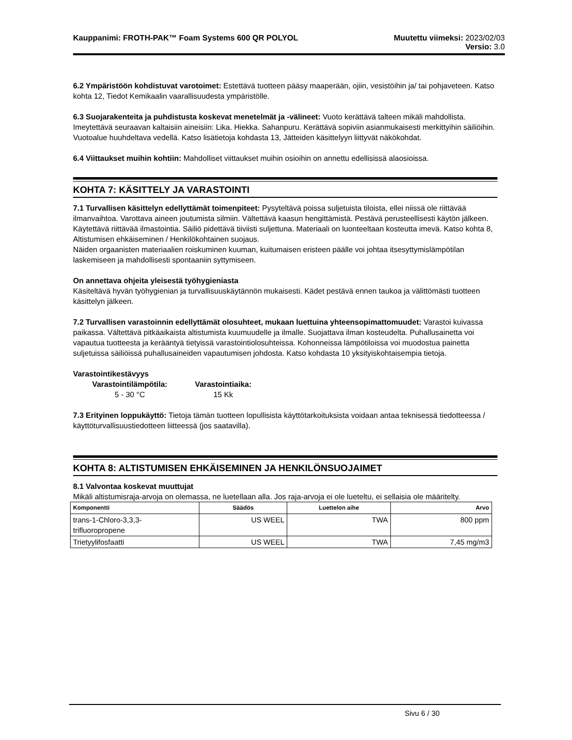Kauppanimi: FROTH-PAK™ Foam Systems 600 QR POLYOL Muutettu viimeksi: 2023/02/03
Versio: 3.0
6.2 Ympäristöön kohdistuvat varotoimet: Estettävä tuotteen pääsy maaperään, ojiin, vesistöihin ja/ tai pohjaveteen. Katso kohta 12, Tiedot Kemikaalin vaarallisuudesta ympäristölle.
6.3 Suojarakenteita ja puhdistusta koskevat menetelmät ja -välineet: Vuoto kerättävä talteen mikäli mahdollista. Imeytettävä seuraavan kaltaisiin aineisiin: Lika. Hiekka. Sahanpuru. Kerättävä sopiviin asianmukaisesti merkittyihin säiliöihin. Vuotoalue huuhdeltava vedellä. Katso lisätietoja kohdasta 13, Jätteiden käsittelyyn liittyvät näkökohdat.
6.4 Viittaukset muihin kohtiin: Mahdolliset viittaukset muihin osioihin on annettu edellisissä alaosioissa.
KOHTA 7: KÄSITTELY JA VARASTOINTI
7.1 Turvallisen käsittelyn edellyttämät toimenpiteet: Pysyteltävä poissa suljetuista tiloista, ellei niissä ole riittävää ilmanvaihtoa. Varottava aineen joutumista silmiin. Vältettävä kaasun hengittämistä. Pestävä perusteellisesti käytön jälkeen. Käytettävä riittävää ilmastointia. Säiliö pidettävä tiiviisti suljettuna. Materiaali on luonteeltaan kosteutta imevä. Katso kohta 8, Altistumisen ehkäiseminen / Henkilökohtainen suojaus.
Näiden orgaanisten materiaalien roiskuminen kuuman, kuitumaisen eristeen päälle voi johtaa itsesyttymislämpötilan laskemiseen ja mahdollisesti spontaaniin syttymiseen.
On annettava ohjeita yleisestä työhygieniasta
Käsiteltävä hyvän työhygienian ja turvallisuuskäytännön mukaisesti. Kädet pestävä ennen taukoa ja välittömästi tuotteen käsittelyn jälkeen.
7.2 Turvallisen varastoinnin edellyttämät olosuhteet, mukaan luettuina yhteensopimattomuudet: Varastoi kuivassa paikassa. Vältettävä pitkäaikaista altistumista kuumuudelle ja ilmalle. Suojattava ilman kosteudelta. Puhallusainetta voi vapautua tuotteesta ja kerääntyä tietyissä varastointiolosuhteissa. Kohonneissa lämpötiloissa voi muodostua painetta suljetuissa säiliöissä puhallusaineiden vapautumisen johdosta. Katso kohdasta 10 yksityiskohtaisempia tietoja.
Varastointikestävyys
Varastointilämpötila:
5 - 30 °C Varastointiaika:
15 Kk
7.3 Erityinen loppukäyttö: Tietoja tämän tuotteen lopullisista käyttötarkoituksista voidaan antaa teknisessä tiedotteessa / käyttöturvallisuustiedotteen liitteessä (jos saatavilla).
KOHTA 8: ALTISTUMISEN EHKÄISEMINEN JA HENKILÖNSUOJAIMET
8.1 Valvontaa koskevat muuttujat
Mikäli altistumisraja-arvoja on olemassa, ne luetellaan alla. Jos raja-arvoja ei ole lueteltu, ei sellaisia ole määritelty.
| Komponentti | Säädös | Luettelon aihe | Arvo |
| --- | --- | --- | --- |
| trans-1-Chloro-3,3,3- trifluoropropene | US WEEL | TWA | 800 ppm |
| Trietyylifosfaatti | US WEEL | TWA | 7,45 mg/m3 |
Sivu 6 / 30